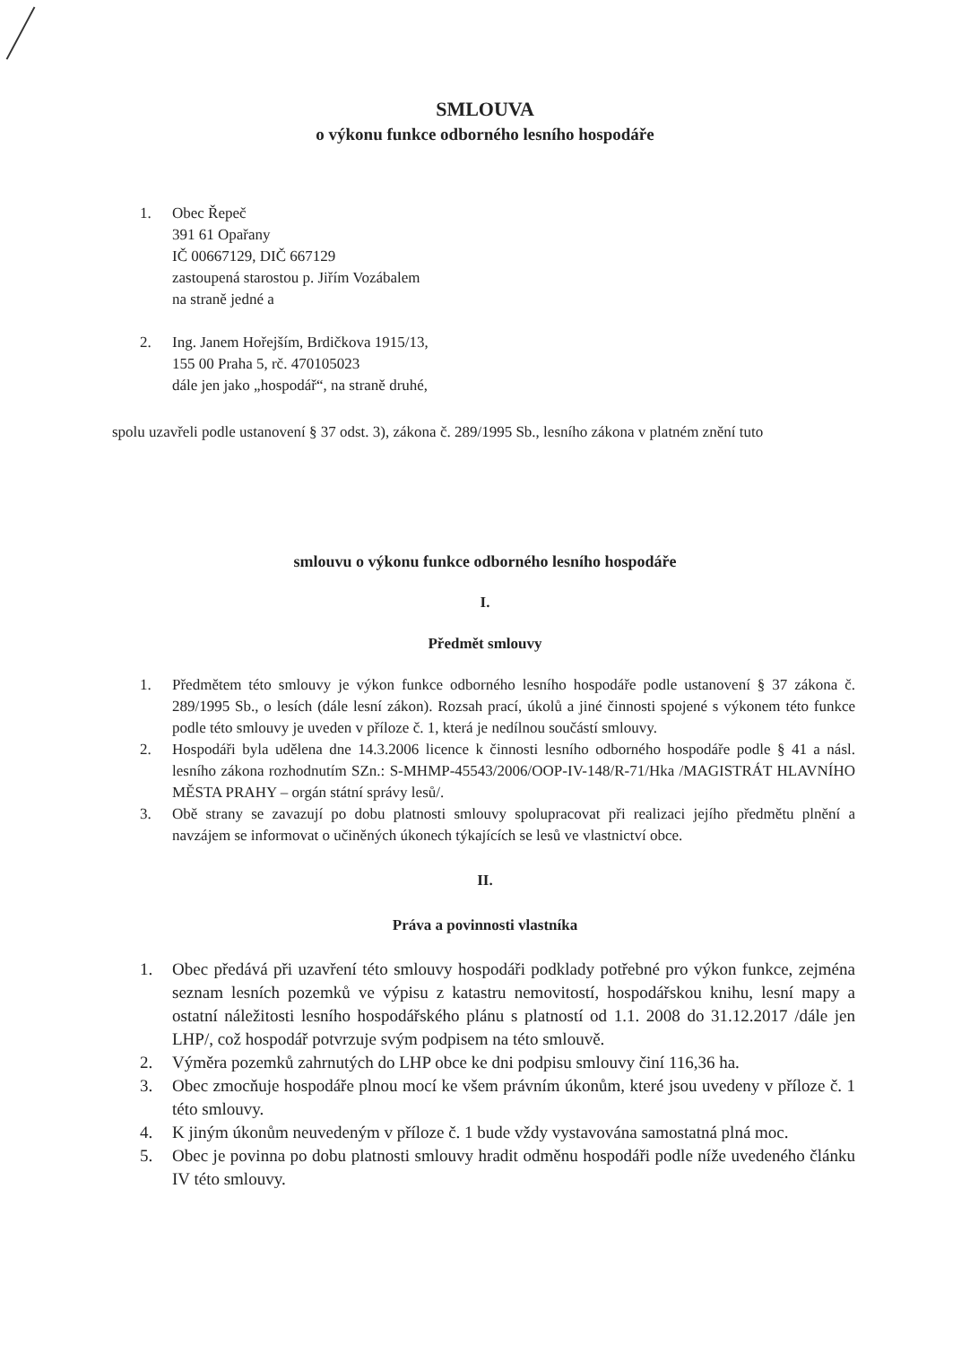SMLOUVA
o výkonu funkce odborného lesního hospodáře
1. Obec Řepeč
391 61 Opařany
IČ 00667129, DIČ 667129
zastoupená starostou p. Jiřím Vozábalem
na straně jedné a
2. Ing. Janem Hořejším, Brdičkova 1915/13,
155 00 Praha 5, rč. 470105023
dále jen jako „hospodář“, na straně druhé,
spolu uzavřeli podle ustanovení § 37 odst. 3), zákona č. 289/1995 Sb., lesního zákona v platném znění tuto
smlouvu o výkonu funkce odborného lesního hospodáře
I.
Předmět smlouvy
1. Předmětem této smlouvy je výkon funkce odborného lesního hospodáře podle ustanovení § 37 zákona č. 289/1995 Sb., o lesích (dále lesní zákon). Rozsah prací, úkolů a jiné činnosti spojené s výkonem této funkce podle této smlouvy je uveden v příloze č. 1, která je nedílnou součástí smlouvy.
2. Hospodáři byla udělena dne 14.3.2006 licence k činnosti lesního odborného hospodáře podle § 41 a násl. lesního zákona rozhodnutím SZn.: S-MHMP-45543/2006/OOP-IV-148/R-71/Hka /MAGISTRÁT HLAVNÍHO MĚSTA PRAHY – orgán státní správy lesů/.
3. Obě strany se zavazují po dobu platnosti smlouvy spolupracovat při realizaci jejího předmětu plnění a navzájem se informovat o učiněných úkonech týkajících se lesů ve vlastnictví obce.
II.
Práva a povinnosti vlastníka
1. Obec předává při uzavření této smlouvy hospodáři podklady potřebné pro výkon funkce, zejména seznam lesních pozemků ve výpisu z katastru nemovitostí, hospodářskou knihu, lesní mapy a ostatní náležitosti lesního hospodářského plánu s platností od 1.1. 2008 do 31.12.2017 /dále jen LHP/, což hospodář potvrzuje svým podpisem na této smlouvě.
2. Výměra pozemků zahrnutých do LHP obce ke dni podpisu smlouvy činí 116,36 ha.
3. Obec zmocňuje hospodáře plnou mocí ke všem právním úkonům, které jsou uvedeny v příloze č. 1 této smlouvy.
4. K jiným úkonům neuvedeným v příloze č. 1 bude vždy vystavována samostatná plná moc.
5. Obec je povinna po dobu platnosti smlouvy hradit odměnu hospodáři podle níže uvedeného článku IV této smlouvy.